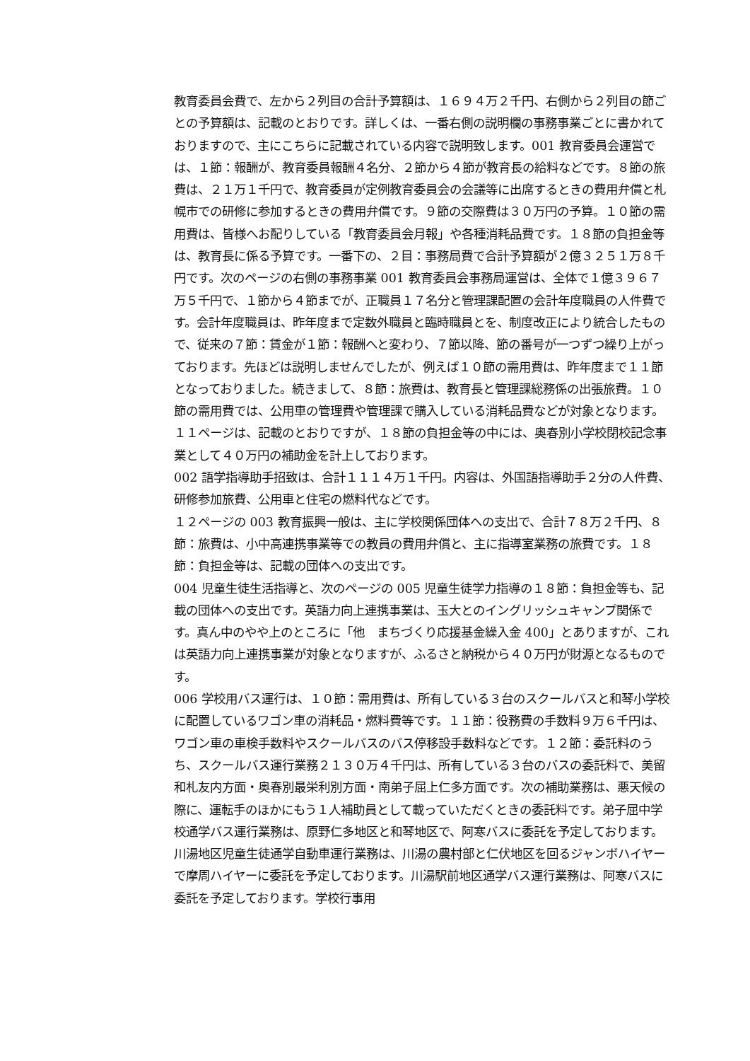教育委員会費で、左から２列目の合計予算額は、１６９４万２千円、右側から２列目の節ごとの予算額は、記載のとおりです。詳しくは、一番右側の説明欄の事務事業ごとに書かれておりますので、主にこちらに記載されている内容で説明致します。001 教育委員会運営では、１節：報酬が、教育委員報酬４名分、２節から４節が教育長の給料などです。８節の旅費は、２１万１千円で、教育委員が定例教育委員会の会議等に出席するときの費用弁償と札幌市での研修に参加するときの費用弁償です。９節の交際費は３０万円の予算。１０節の需用費は、皆様へお配りしている「教育委員会月報」や各種消耗品費です。１８節の負担金等は、教育長に係る予算です。一番下の、２目：事務局費で合計予算額が２億３２５１万８千円です。次のページの右側の事務事業 001 教育委員会事務局運営は、全体で１億３９６７万５千円で、１節から４節までが、正職員１７名分と管理課配置の会計年度職員の人件費です。会計年度職員は、昨年度まで定数外職員と臨時職員とを、制度改正により統合したもので、従来の７節：賃金が１節：報酬へと変わり、７節以降、節の番号が一つずつ繰り上がっております。先ほどは説明しませんでしたが、例えば１０節の需用費は、昨年度まで１１節となっておりました。続きまして、８節：旅費は、教育長と管理課総務係の出張旅費。１０節の需用費では、公用車の管理費や管理課で購入している消耗品費などが対象となります。１１ページは、記載のとおりですが、１８節の負担金等の中には、奥春別小学校閉校記念事業として４０万円の補助金を計上しております。
002 語学指導助手招致は、合計１１１４万１千円。内容は、外国語指導助手２分の人件費、研修参加旅費、公用車と住宅の燃料代などです。
１２ページの 003 教育振興一般は、主に学校関係団体への支出で、合計７８万２千円、８節：旅費は、小中高連携事業等での教員の費用弁償と、主に指導室業務の旅費です。１８節：負担金等は、記載の団体への支出です。
004 児童生徒生活指導と、次のページの 005 児童生徒学力指導の１８節：負担金等も、記載の団体への支出です。英語力向上連携事業は、玉大とのイングリッシュキャンプ関係です。真ん中のやや上のところに「他　まちづくり応援基金繰入金 400」とありますが、これは英語力向上連携事業が対象となりますが、ふるさと納税から４０万円が財源となるものです。
006 学校用バス運行は、１０節：需用費は、所有している３台のスクールバスと和琴小学校に配置しているワゴン車の消耗品・燃料費等です。１１節：役務費の手数料９万６千円は、ワゴン車の車検手数料やスクールバスのバス停移設手数料などです。１２節：委託料のうち、スクールバス運行業務２１３０万４千円は、所有している３台のバスの委託料で、美留和札友内方面・奥春別最栄利別方面・南弟子屈上仁多方面です。次の補助業務は、悪天候の際に、運転手のほかにもう１人補助員として載っていただくときの委託料です。弟子屈中学校通学バス運行業務は、原野仁多地区と和琴地区で、阿寒バスに委託を予定しております。川湯地区児童生徒通学自動車運行業務は、川湯の農村部と仁伏地区を回るジャンボハイヤーで摩周ハイヤーに委託を予定しております。川湯駅前地区通学バス運行業務は、阿寒バスに委託を予定しております。学校行事用